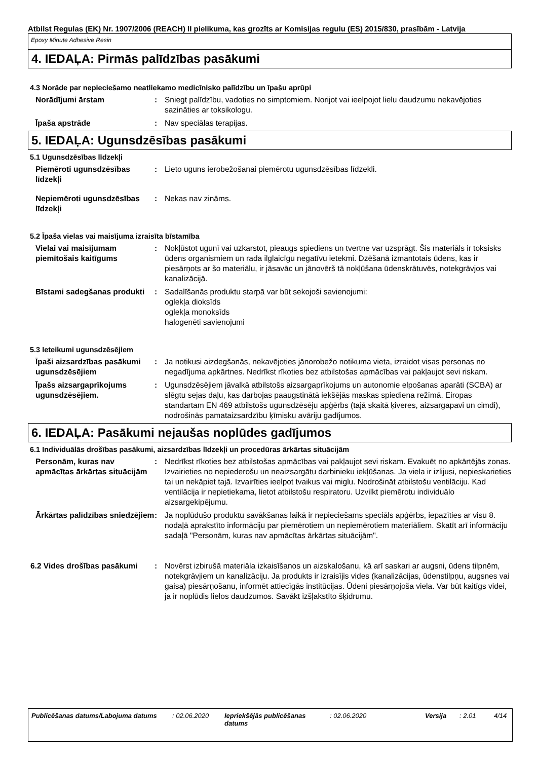Atbilst Regulas (EK) Nr. 1907/2006 (REACH) II pielikuma, kas grozīts ar Komisijas regulu (ES) 2015/830, prasībām - Latvija
Epoxy Minute Adhesive Resin
4. IEDAĻA: Pirmās palīdzības pasākumi
4.3 Norāde par nepieciešamo neatliekamo medicīnisko palīdzību un īpašu aprūpi
Norādījumi ārstam : Sniegt palīdzību, vadoties no simptomiem. Norijot vai ieelpojot lielu daudzumu nekavējoties sazināties ar toksikologu.
Īpaša apstrāde : Nav speciālas terapijas.
5. IEDAĻA: Ugunsdzēsības pasākumi
5.1 Ugunsdzēsības līdzekļi
Piemēroti ugunsdzēsības līdzekļi
: Lieto uguns ierobežošanai piemērotu ugunsdzēsības līdzekli.
Nepiemēroti ugunsdzēsības līdzekļi
: Nekas nav zināms.
5.2 Īpaša vielas vai maisījuma izraisīta bīstamība
Vielai vai maisījumam piemītošais kaitīgums
: Nokļūstot ugunī vai uzkarstot, pieaugs spiediens un tvertne var uzsprāgt. Šis materiāls ir toksisks ūdens organismiem un rada ilglaicīgu negatīvu ietekmi. Dzēšanā izmantotais ūdens, kas ir piesārņots ar šo materiālu, ir jāsavāc un jānovērš tā nokļūšana ūdenskrātuvēs, notekgrāvjos vai kanalizācijā.
Bīstami sadegšanas produkti
: Sadalīšanās produktu starpā var būt sekojoši savienojumi:
oglekļa dioksīds
oglekļa monoksīds
halogenēti savienojumi
5.3 Ieteikumi ugunsdzēsējiem
Īpaši aizsardzības pasākumi ugunsdzēsējiem
: Ja notikusi aizdegšanās, nekavējoties jānorobežo notikuma vieta, izraidot visas personas no negadījuma apkārtnes. Nedrīkst rīkoties bez atbilstošas apmācības vai pakļaujot sevi riskam.
Īpašs aizsargaprīkojums ugunsdzēsējiem.
: Ugunsdzēsējiem jāvalkā atbilstošs aizsargaprīkojums un autonomie elpošanas aparāti (SCBA) ar slēgtu sejas daļu, kas darbojas paaugstinātā iekšējās maskas spiediena režīmā. Eiropas standartam EN 469 atbilstošs ugunsdzēsēju apģērbs (tajā skaitā ķiveres, aizsargapavi un cimdi), nodrošinās pamataizsardzību ķīmisku avāriju gadījumos.
6. IEDAĻA: Pasākumi nejaušas noplūdes gadījumos
6.1 Individuālās drošības pasākumi, aizsardzības līdzekļi un procedūras ārkārtas situācijām
Personām, kuras nav apmācītas ārkārtas situācijām
: Nedrīkst rīkoties bez atbilstošas apmācības vai pakļaujot sevi riskam. Evakuēt no apkārtējās zonas. Izvairieties no nepiederošu un neaizsargātu darbinieku iekļūšanas. Ja viela ir izlijusi, nepieskarieties tai un nekāpiet tajā. Izvairīties ieelpot tvaikus vai miglu. Nodrošināt atbilstošu ventilāciju. Kad ventilācija ir nepietiekama, lietot atbilstošu respiratoru. Uzvilkt piemērotu individuālo aizsargekipējumu.
Ārkārtas palīdzības sniedzējiem
: Ja noplūdušo produktu savākšanas laikā ir nepieciešams speciāls apģērbs, iepazīties ar visu 8. nodaļā aprakstīto informāciju par piemērotiem un nepiemērotiem materiāliem. Skatīt arī informāciju sadaļā "Personām, kuras nav apmācītas ārkārtas situācijām".
6.2 Vides drošības pasākumi
: Novērst izbirušā materiāla izkaisīšanos un aizskalošanu, kā arī saskari ar augsni, ūdens tilpnēm, notekgrāvjiem un kanalizāciju. Ja produkts ir izraisījis vides (kanalizācijas, ūdenstilpņu, augsnes vai gaisa) piesārņošanu, informēt attiecīgās institūcijas. Ūdeni piesārņojoša viela. Var būt kaitīgs videi, ja ir noplūdis lielos daudzumos. Savākt izšļakstīto šķidrumu.
Publicēšanas datums/Labojuma datums
: 02.06.2020 Iepriekšējās publicēšanas datums
: 02.06.2020 Versija : 2.01 4/14